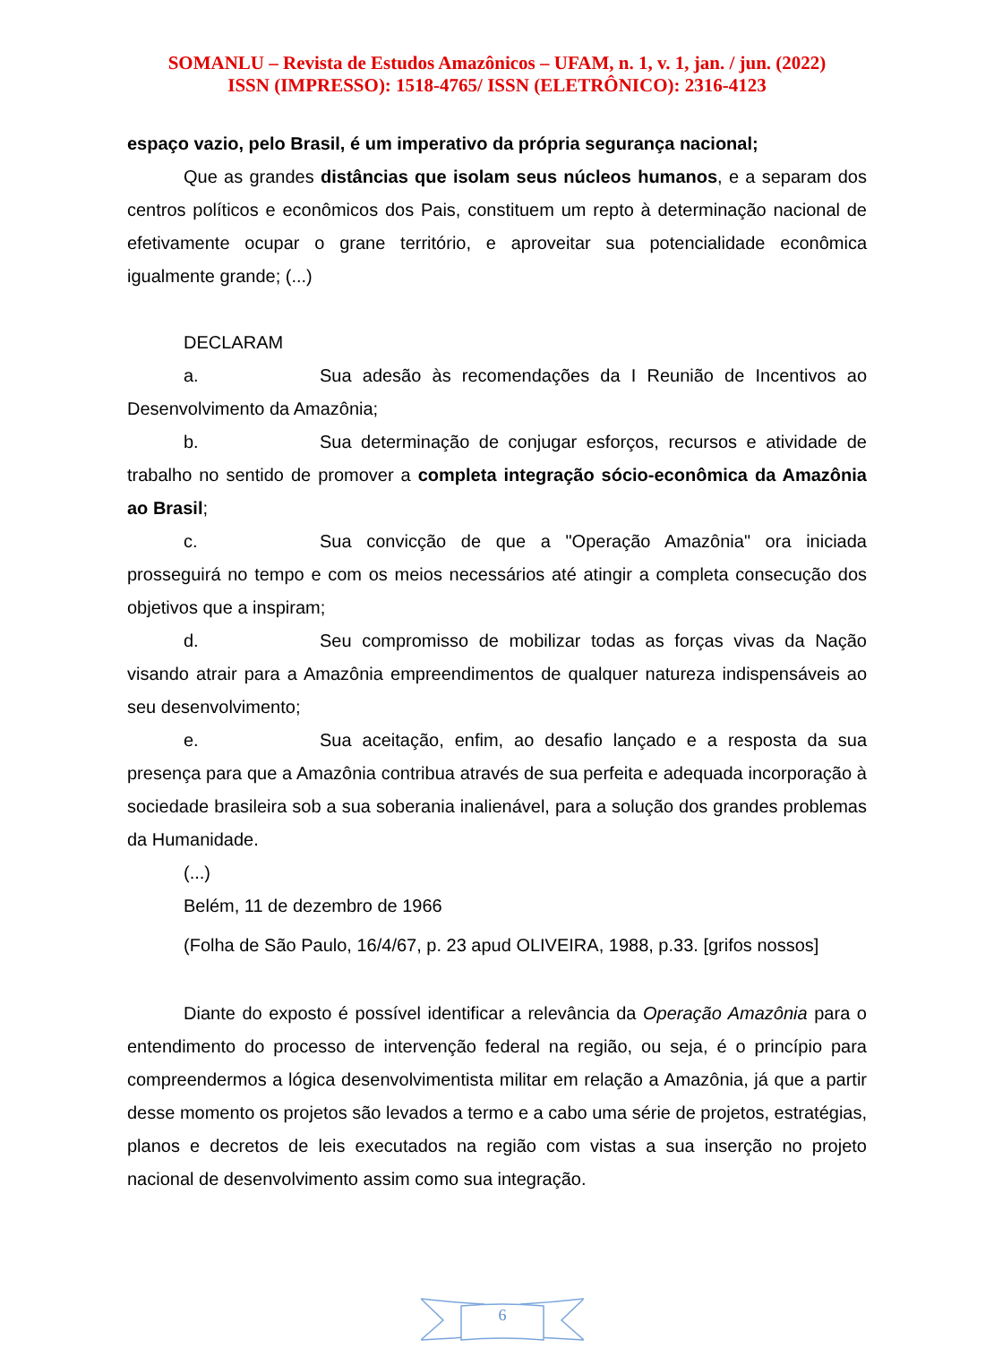SOMANLU – Revista de Estudos Amazônicos – UFAM, n. 1, v. 1, jan. / jun. (2022)
ISSN (IMPRESSO): 1518-4765/ ISSN (ELETRÔNICO): 2316-4123
espaço vazio, pelo Brasil, é um imperativo da própria segurança nacional;
Que as grandes distâncias que isolam seus núcleos humanos, e a separam dos centros políticos e econômicos dos Pais, constituem um repto à determinação nacional de efetivamente ocupar o grane território, e aproveitar sua potencialidade econômica igualmente grande; (...)
DECLARAM
a. Sua adesão às recomendações da I Reunião de Incentivos ao Desenvolvimento da Amazônia;
b. Sua determinação de conjugar esforços, recursos e atividade de trabalho no sentido de promover a completa integração sócio-econômica da Amazônia ao Brasil;
c. Sua convicção de que a "Operação Amazônia" ora iniciada prosseguirá no tempo e com os meios necessários até atingir a completa consecução dos objetivos que a inspiram;
d. Seu compromisso de mobilizar todas as forças vivas da Nação visando atrair para a Amazônia empreendimentos de qualquer natureza indispensáveis ao seu desenvolvimento;
e. Sua aceitação, enfim, ao desafio lançado e a resposta da sua presença para que a Amazônia contribua através de sua perfeita e adequada incorporação à sociedade brasileira sob a sua soberania inalienável, para a solução dos grandes problemas da Humanidade.
(...)
Belém, 11 de dezembro de 1966
(Folha de São Paulo, 16/4/67, p. 23 apud OLIVEIRA, 1988, p.33. [grifos nossos]
Diante do exposto é possível identificar a relevância da Operação Amazônia para o entendimento do processo de intervenção federal na região, ou seja, é o princípio para compreendermos a lógica desenvolvimentista militar em relação a Amazônia, já que a partir desse momento os projetos são levados a termo e a cabo uma série de projetos, estratégias, planos e decretos de leis executados na região com vistas a sua inserção no projeto nacional de desenvolvimento assim como sua integração.
6